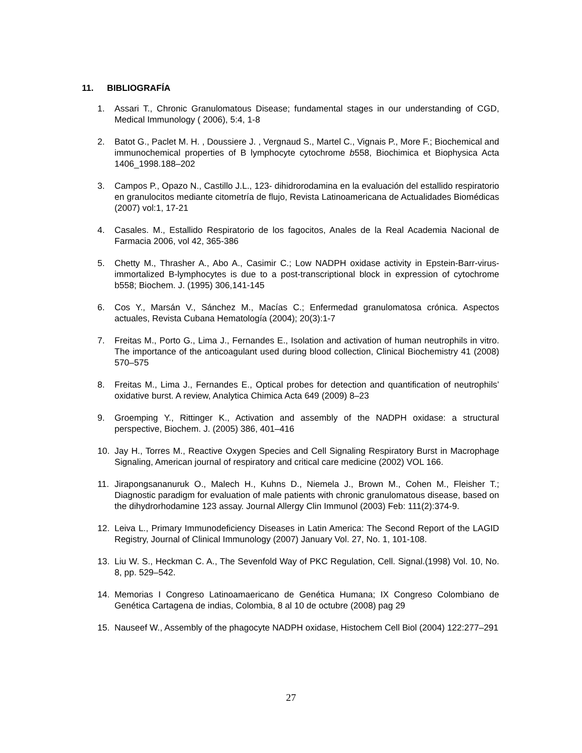11. BIBLIOGRAFÍA
1. Assari T., Chronic Granulomatous Disease; fundamental stages in our understanding of CGD, Medical Immunology ( 2006), 5:4, 1-8
2. Batot G., Paclet M. H. , Doussiere J. , Vergnaud S., Martel C., Vignais P., More F.; Biochemical and immunochemical properties of B lymphocyte cytochrome b558, Biochimica et Biophysica Acta 1406_1998.188–202
3. Campos P., Opazo N., Castillo J.L., 123- dihidrorodamina en la evaluación del estallido respiratorio en granulocitos mediante citometría de flujo, Revista Latinoamericana de Actualidades Biomédicas (2007) vol:1, 17-21
4. Casales. M., Estallido Respiratorio de los fagocitos, Anales de la Real Academia Nacional de Farmacia 2006, vol 42, 365-386
5. Chetty M., Thrasher A., Abo A., Casimir C.; Low NADPH oxidase activity in Epstein-Barr-virus-immortalized B-lymphocytes is due to a post-transcriptional block in expression of cytochrome b558; Biochem. J. (1995) 306,141-145
6. Cos Y., Marsán V., Sánchez M., Macías C.; Enfermedad granulomatosa crónica. Aspectos actuales, Revista Cubana Hematología (2004); 20(3):1-7
7. Freitas M., Porto G., Lima J., Fernandes E., Isolation and activation of human neutrophils in vitro. The importance of the anticoagulant used during blood collection, Clinical Biochemistry 41 (2008) 570–575
8. Freitas M., Lima J., Fernandes E., Optical probes for detection and quantification of neutrophils’ oxidative burst. A review, Analytica Chimica Acta 649 (2009) 8–23
9. Groemping Y., Rittinger K., Activation and assembly of the NADPH oxidase: a structural perspective, Biochem. J. (2005) 386, 401–416
10. Jay H., Torres M., Reactive Oxygen Species and Cell Signaling Respiratory Burst in Macrophage Signaling, American journal of respiratory and critical care medicine (2002) VOL 166.
11. Jirapongsananuruk O., Malech H., Kuhns D., Niemela J., Brown M., Cohen M., Fleisher T.; Diagnostic paradigm for evaluation of male patients with chronic granulomatous disease, based on the dihydrorhodamine 123 assay. Journal Allergy Clin Immunol (2003) Feb: 111(2):374-9.
12. Leiva L., Primary Immunodeficiency Diseases in Latin America: The Second Report of the LAGID Registry, Journal of Clinical Immunology (2007) January Vol. 27, No. 1, 101-108.
13. Liu W. S., Heckman C. A., The Sevenfold Way of PKC Regulation, Cell. Signal.(1998) Vol. 10, No. 8, pp. 529–542.
14. Memorias I Congreso Latinoamaericano de Genética Humana; IX Congreso Colombiano de Genética Cartagena de indias, Colombia, 8 al 10 de octubre (2008) pag 29
15. Nauseef W., Assembly of the phagocyte NADPH oxidase, Histochem Cell Biol (2004) 122:277–291
27